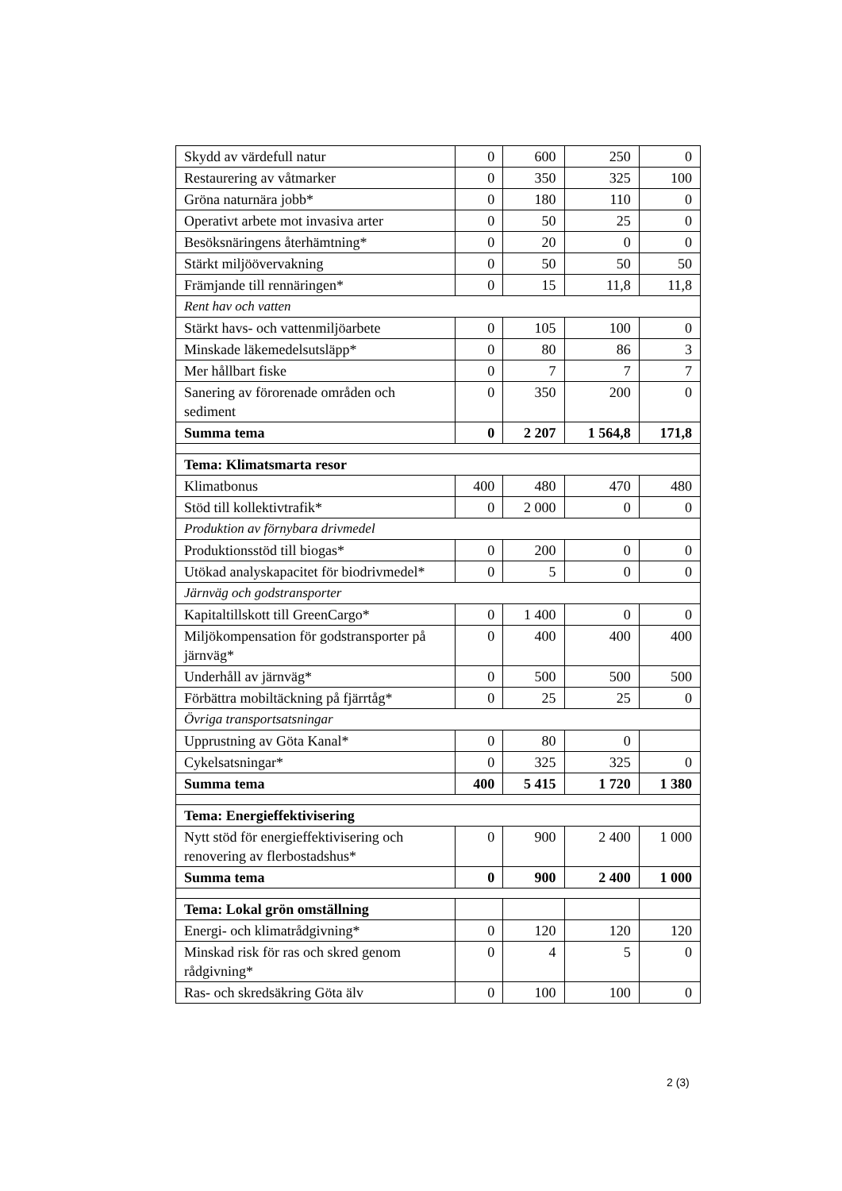| Skydd av värdefull natur | 0 | 600 | 250 | 0 |
| Restaurering av våtmarker | 0 | 350 | 325 | 100 |
| Gröna naturnära jobb* | 0 | 180 | 110 | 0 |
| Operativt arbete mot invasiva arter | 0 | 50 | 25 | 0 |
| Besöksnäringens återhämtning* | 0 | 20 | 0 | 0 |
| Stärkt miljöövervakning | 0 | 50 | 50 | 50 |
| Främjande till rennäringen* | 0 | 15 | 11,8 | 11,8 |
| Rent hav och vatten | | | | |
| Stärkt havs- och vattenmiljöarbete | 0 | 105 | 100 | 0 |
| Minskade läkemedelsutsläpp* | 0 | 80 | 86 | 3 |
| Mer hållbart fiske | 0 | 7 | 7 | 7 |
| Sanering av förorenade områden och sediment | 0 | 350 | 200 | 0 |
| Summa tema | 0 | 2 207 | 1 564,8 | 171,8 |
| Tema: Klimatsmarta resor | | | | |
| Klimatbonus | 400 | 480 | 470 | 480 |
| Stöd till kollektivtrafik* | 0 | 2 000 | 0 | 0 |
| Produktion av förnybara drivmedel | | | | |
| Produktionsstöd till biogas* | 0 | 200 | 0 | 0 |
| Utökad analyskapacitet för biodrivmedel* | 0 | 5 | 0 | 0 |
| Järnväg och godstransporter | | | | |
| Kapitaltillskott till GreenCargo* | 0 | 1 400 | 0 | 0 |
| Miljökompensation för godstransporter på järnväg* | 0 | 400 | 400 | 400 |
| Underhåll av järnväg* | 0 | 500 | 500 | 500 |
| Förbättra mobiltäckning på fjärrtåg* | 0 | 25 | 25 | 0 |
| Övriga transportsatsningar | | | | |
| Upprustning av Göta Kanal* | 0 | 80 | 0 | |
| Cykelsatsningar* | 0 | 325 | 325 | 0 |
| Summa tema | 400 | 5 415 | 1 720 | 1 380 |
| Tema: Energieffektivisering | | | | |
| Nytt stöd för energieffektivisering och renovering av flerbostadshus* | 0 | 900 | 2 400 | 1 000 |
| Summa tema | 0 | 900 | 2 400 | 1 000 |
| Tema: Lokal grön omställning | | | | |
| Energi- och klimatrådgivning* | 0 | 120 | 120 | 120 |
| Minskad risk för ras och skred genom rådgivning* | 0 | 4 | 5 | 0 |
| Ras- och skredsäkring Göta älv | 0 | 100 | 100 | 0 |
2 (3)